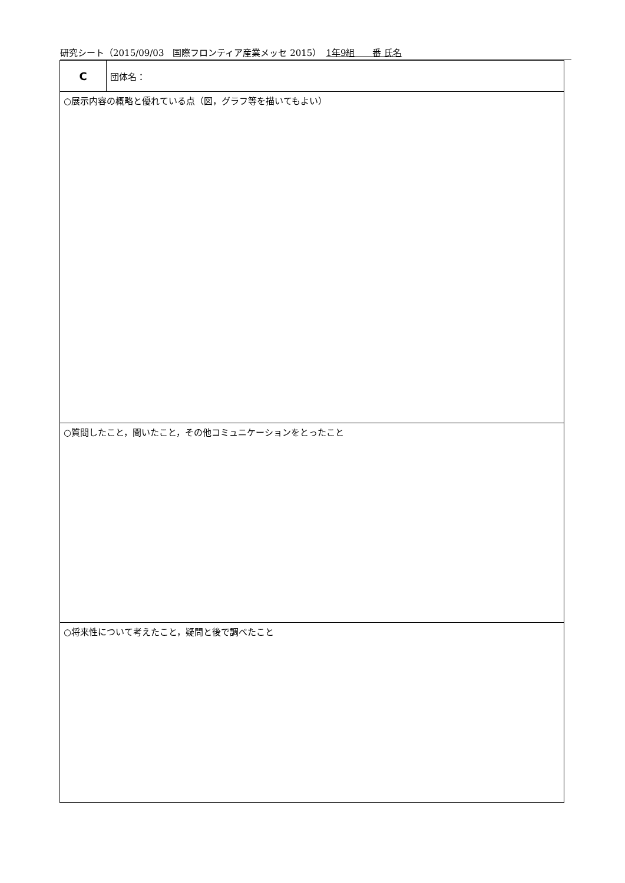研究シート（2015/09/03　国際フロンティア産業メッセ 2015）　1年9組　　番 氏名
| C | 団体名： |
| ○展示内容の概略と優れている点（図，グラフ等を描いてもよい） | |
| ○質問したこと，聞いたこと，その他コミュニケーションをとったこと | |
| ○将来性について考えたこと，疑問と後で調べたこと | |